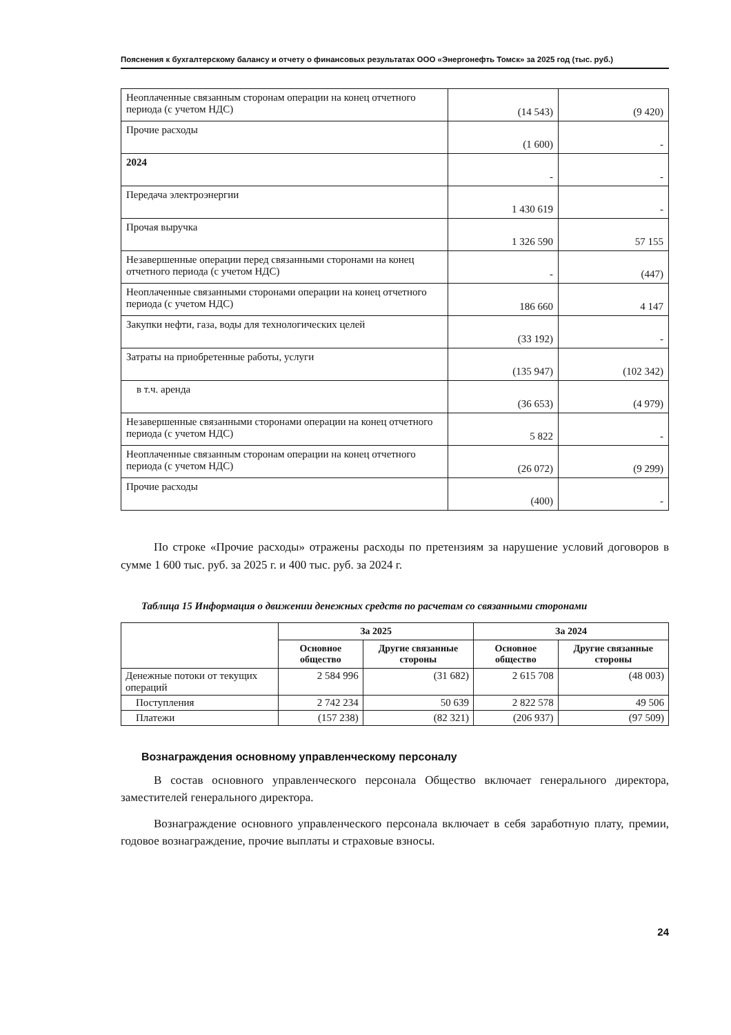Пояснения к бухгалтерскому балансу и отчету о финансовых результатах ООО «Энергонефть Томск» за 2025 год (тыс. руб.)
| Неоплаченные связанным сторонам операции на конец отчетного периода (с учетом НДС) | (14 543) | (9 420) |
| Прочие расходы | (1 600) | - |
| 2024 | - | - |
| Передача электроэнергии | 1 430 619 | - |
| Прочая выручка | 1 326 590 | 57 155 |
| Незавершенные операции перед связанными сторонами на конец отчетного периода (с учетом НДС) | - | (447) |
| Неоплаченные связанными сторонами операции на конец отчетного периода (с учетом НДС) | 186 660 | 4 147 |
| Закупки нефти, газа, воды для технологических целей | (33 192) | - |
| Затраты на приобретенные работы, услуги | (135 947) | (102 342) |
| в т.ч. аренда | (36 653) | (4 979) |
| Незавершенные связанными сторонами операции на конец отчетного периода (с учетом НДС) | 5 822 | - |
| Неоплаченные связанным сторонам операции на конец отчетного периода (с учетом НДС) | (26 072) | (9 299) |
| Прочие расходы | (400) | - |
По строке «Прочие расходы» отражены расходы по претензиям за нарушение условий договоров в сумме 1 600 тыс. руб. за 2025 г. и 400 тыс. руб. за 2024 г.
Таблица 15 Информация о движении денежных средств по расчетам со связанными сторонами
| | За 2025 | | За 2024 | |
| --- | --- | --- | --- | --- |
| | Основное общество | Другие связанные стороны | Основное общество | Другие связанные стороны |
| Денежные потоки от текущих операций | 2 584 996 | (31 682) | 2 615 708 | (48 003) |
| Поступления | 2 742 234 | 50 639 | 2 822 578 | 49 506 |
| Платежи | (157 238) | (82 321) | (206 937) | (97 509) |
Вознаграждения основному управленческому персоналу
В состав основного управленческого персонала Общество включает генерального директора, заместителей генерального директора.
Вознаграждение основного управленческого персонала включает в себя заработную плату, премии, годовое вознаграждение, прочие выплаты и страховые взносы.
24